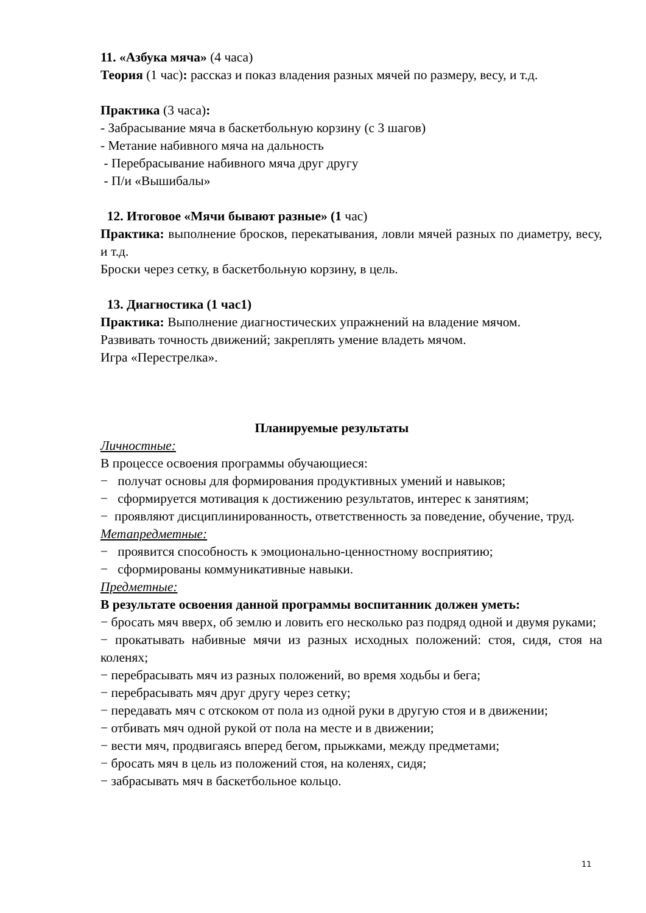11. «Азбука мяча» (4 часа)
Теория (1 час): рассказ и показ владения разных мячей по размеру, весу, и т.д.
Практика (3 часа):
- Забрасывание мяча в баскетбольную корзину (с 3 шагов)
- Метание набивного мяча на дальность
- Перебрасывание набивного мяча друг другу
- П/и «Вышибалы»
12. Итоговое «Мячи бывают разные» (1 час)
Практика: выполнение бросков, перекатывания, ловли мячей разных по диаметру, весу, и т.д.
Броски через сетку, в баскетбольную корзину, в цель.
13. Диагностика (1 час1)
Практика: Выполнение диагностических упражнений на владение мячом.
Развивать точность движений; закреплять умение владеть мячом.
Игра «Перестрелка».
Планируемые результаты
Личностные:
В процессе освоения программы обучающиеся:
− получат основы для формирования продуктивных умений и навыков;
− сформируется мотивация к достижению результатов, интерес к занятиям;
− проявляют дисциплинированность, ответственность за поведение, обучение, труд.
Метапредметные:
− проявится способность к эмоционально-ценностному восприятию;
− сформированы коммуникативные навыки.
Предметные:
В результате освоения данной программы воспитанник должен уметь:
− бросать мяч вверх, об землю и ловить его несколько раз подряд одной и двумя руками;
− прокатывать набивные мячи из разных исходных положений: стоя, сидя, стоя на коленях;
− перебрасывать мяч из разных положений, во время ходьбы и бега;
− перебрасывать мяч друг другу через сетку;
− передавать мяч с отскоком от пола из одной руки в другую стоя и в движении;
− отбивать мяч одной рукой от пола на месте и в движении;
− вести мяч, продвигаясь вперед бегом, прыжками, между предметами;
− бросать мяч в цель из положений стоя, на коленях, сидя;
− забрасывать мяч в баскетбольное кольцо.
11